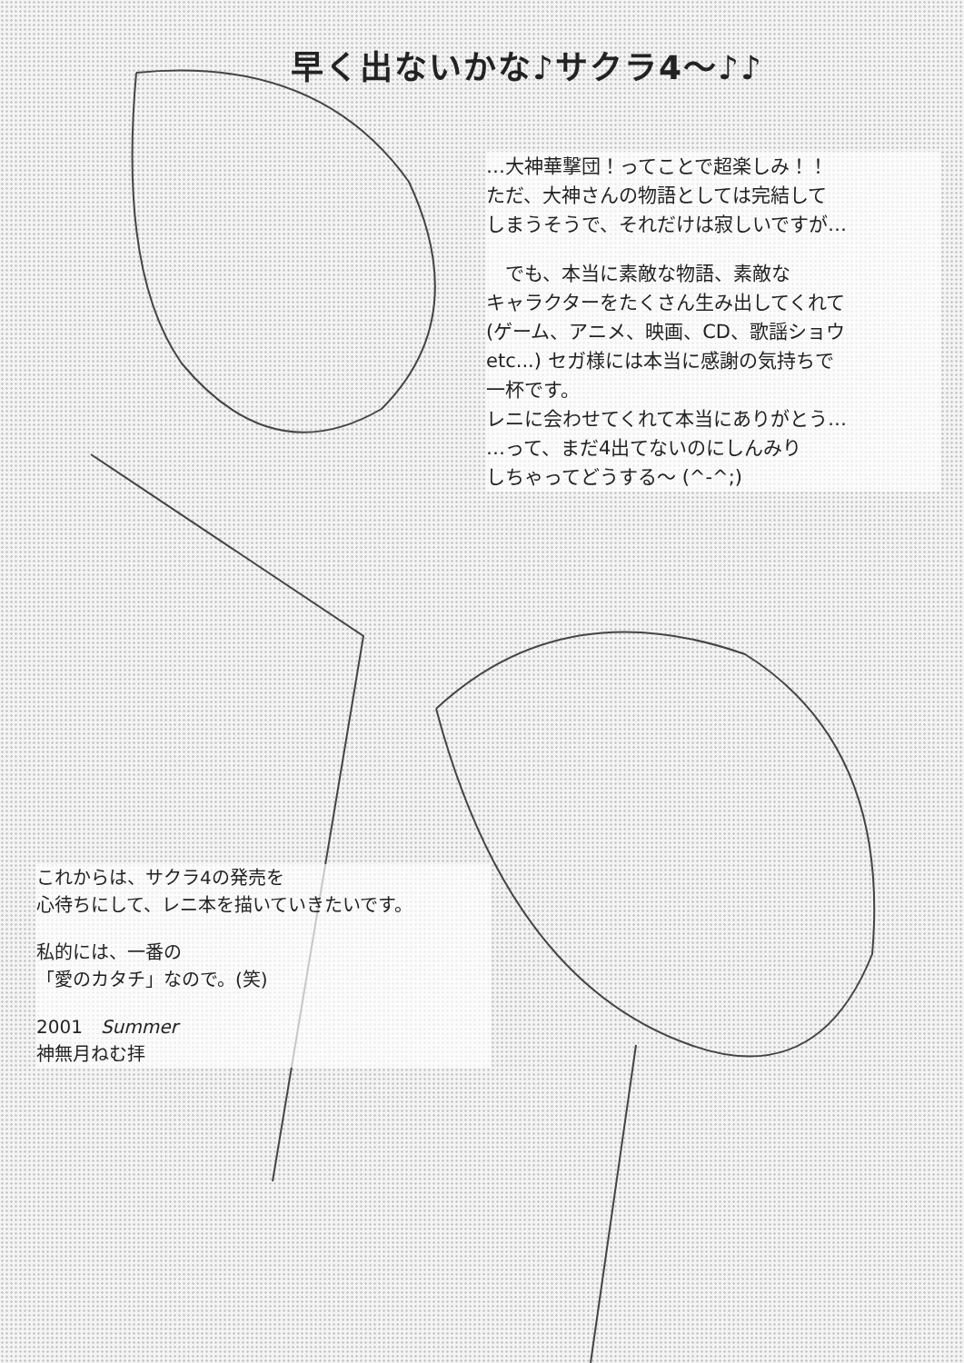早く出ないかな♪サクラ4～♪♪
…大神華撃団！ってことで超楽しみ！！
ただ、大神さんの物語としては完結して
しまうそうで、それだけは寂しいですが…
　でも、本当に素敵な物語、素敵な
キャラクターをたくさん生み出してくれて
(ゲーム、アニメ、映画、CD、歌謡ショウ
etc...) セガ様には本当に感謝の気持ちで
一杯です。
レニに会わせてくれて本当にありがとう…
…って、まだ4出てないのにしんみり
しちゃってどうする～ (^-^;)
これからは、サクラ4の発売を
心待ちにして、レニ本を描いていきたいです。
私的には、一番の
「愛のカタチ」なので。(笑)
2001　Summer
神無月ねむ拝